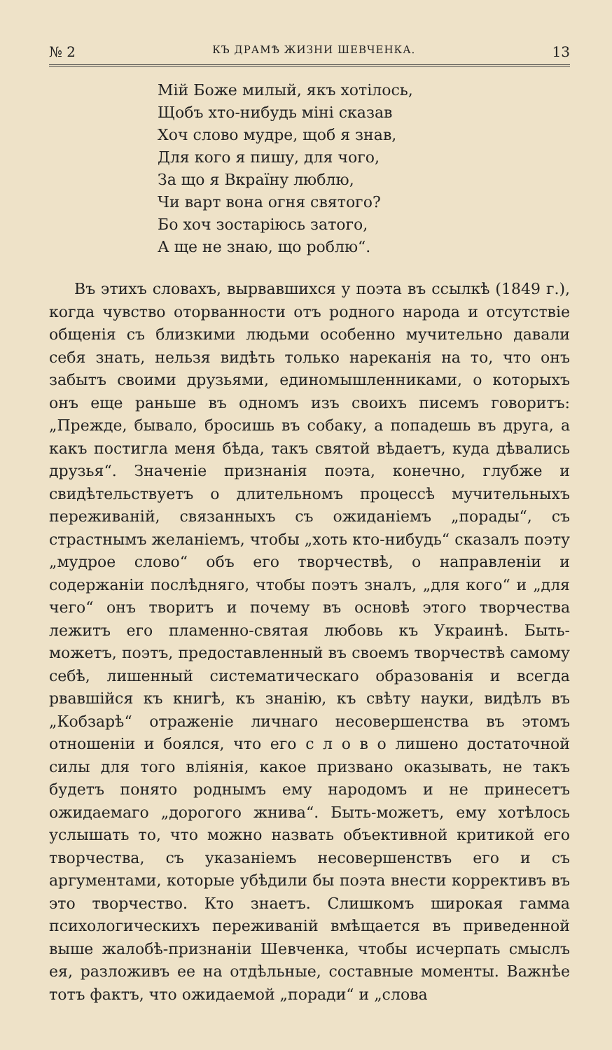№ 2 КЪ ДРАМѢ ЖИЗНИ ШЕВЧЕНКА. 13
Мій Боже милый, якъ хотілось,
Щобъ хто-нибудь міні сказав
Хоч слово мудре, щоб я знав,
Для кого я пишу, для чого,
За що я Вкраїну люблю,
Чи варт вона огня святого?
Бо хоч зостаріюсь затого,
А ще не знаю, що роблю“.
Въ этихъ словахъ, вырвавшихся у поэта въ ссылкѣ (1849 г.), когда чувство оторванности отъ родного народа и отсутствіе общенія съ близкими людьми особенно мучительно давали себя знать, нельзя видѣть только нареканія на то, что онъ забытъ своими друзьями, единомышленниками, о которыхъ онъ еще раньше въ одномъ изъ своихъ писемъ говоритъ: „Прежде, бывало, бросишь въ собаку, а попадешь въ друга, а какъ постигла меня бѣда, такъ святой вѣдаетъ, куда дѣвались друзья“. Значеніе признанія поэта, конечно, глубже и свидѣтельствуетъ о длительномъ процессѣ мучительныхъ переживаній, связанныхъ съ ожиданіемъ „порады“, съ страстнымъ желаніемъ, чтобы „хоть кто-нибудь“ сказалъ поэту „мудрое слово“ объ его творчествѣ, о направленіи и содержаніи послѣдняго, чтобы поэтъ зналъ, „для кого“ и „для чего“ онъ творитъ и почему въ основѣ этого творчества лежитъ его пламенно-святая любовь къ Украинѣ. Быть-можетъ, поэтъ, предоставленный въ своемъ творчествѣ самому себѣ, лишенный систематическаго образованія и всегда рвавшійся къ книгѣ, къ знанію, къ свѣту науки, видѣлъ въ „Кобзарѣ“ отраженіе личнаго несовершенства въ этомъ отношеніи и боялся, что его с л о в о лишено достаточной силы для того вліянія, какое призвано оказывать, не такъ будетъ понято роднымъ ему народомъ и не принесетъ ожидаемаго „дорогого жнива“. Быть-можетъ, ему хотѣлось услышать то, что можно назвать объективной критикой его творчества, съ указаніемъ несовершенствъ его и съ аргументами, которые убѣдили бы поэта внести коррективъ въ это творчество. Кто знаетъ. Слишкомъ широкая гамма психологическихъ переживаній вмѣщается въ приведенной выше жалобѣ-признаніи Шевченка, чтобы исчерпать смыслъ ея, разложивъ ее на отдѣльные, составные моменты. Важнѣе тотъ фактъ, что ожидаемой „поради“ и „слова